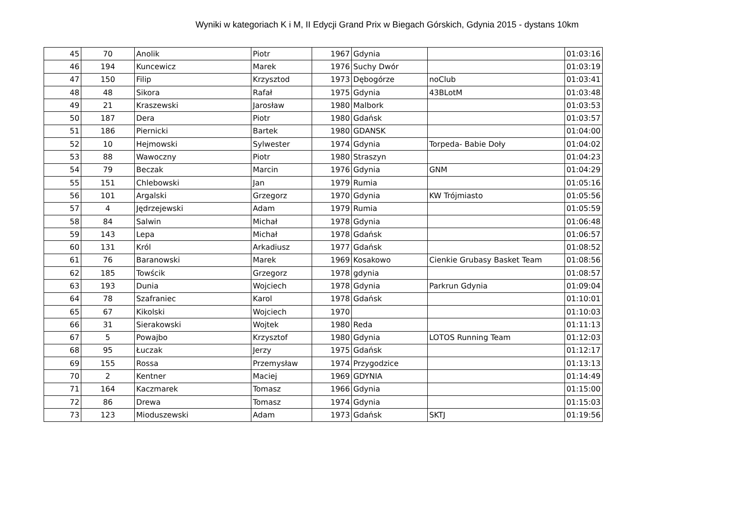Wyniki w kategoriach K i M, II Edycji Grand Prix w Biegach Górskich, Gdynia 2015 - dystans 10km
| 45 | 70 | Anolik | Piotr | 1967 | Gdynia | | 01:03:16 |
| 46 | 194 | Kuncewicz | Marek | 1976 | Suchy Dwór | | 01:03:19 |
| 47 | 150 | Filip | Krzysztod | 1973 | Dębogórze | noClub | 01:03:41 |
| 48 | 48 | Sikora | Rafał | 1975 | Gdynia | 43BLotM | 01:03:48 |
| 49 | 21 | Kraszewski | Jarosław | 1980 | Malbork | | 01:03:53 |
| 50 | 187 | Dera | Piotr | 1980 | Gdańsk | | 01:03:57 |
| 51 | 186 | Piernicki | Bartek | 1980 | GDANSK | | 01:04:00 |
| 52 | 10 | Hejmowski | Sylwester | 1974 | Gdynia | Torpeda- Babie Doły | 01:04:02 |
| 53 | 88 | Wawoczny | Piotr | 1980 | Straszyn | | 01:04:23 |
| 54 | 79 | Beczak | Marcin | 1976 | Gdynia | GNM | 01:04:29 |
| 55 | 151 | Chlebowski | Jan | 1979 | Rumia | | 01:05:16 |
| 56 | 101 | Argalski | Grzegorz | 1970 | Gdynia | KW Trójmiasto | 01:05:56 |
| 57 | 4 | Jędrzejewski | Adam | 1979 | Rumia | | 01:05:59 |
| 58 | 84 | Salwin | Michał | 1978 | Gdynia | | 01:06:48 |
| 59 | 143 | Lepa | Michał | 1978 | Gdańsk | | 01:06:57 |
| 60 | 131 | Król | Arkadiusz | 1977 | Gdańsk | | 01:08:52 |
| 61 | 76 | Baranowski | Marek | 1969 | Kosakowo | Cienkie Grubasy Basket Team | 01:08:56 |
| 62 | 185 | Towścik | Grzegorz | 1978 | gdynia | | 01:08:57 |
| 63 | 193 | Dunia | Wojciech | 1978 | Gdynia | Parkrun Gdynia | 01:09:04 |
| 64 | 78 | Szafraniec | Karol | 1978 | Gdańsk | | 01:10:01 |
| 65 | 67 | Kikolski | Wojciech | 1970 | | | 01:10:03 |
| 66 | 31 | Sierakowski | Wojtek | 1980 | Reda | | 01:11:13 |
| 67 | 5 | Powajbo | Krzysztof | 1980 | Gdynia | LOTOS Running Team | 01:12:03 |
| 68 | 95 | Łuczak | Jerzy | 1975 | Gdańsk | | 01:12:17 |
| 69 | 155 | Rossa | Przemysław | 1974 | Przygodzice | | 01:13:13 |
| 70 | 2 | Kentner | Maciej | 1969 | GDYNIA | | 01:14:49 |
| 71 | 164 | Kaczmarek | Tomasz | 1966 | Gdynia | | 01:15:00 |
| 72 | 86 | Drewa | Tomasz | 1974 | Gdynia | | 01:15:03 |
| 73 | 123 | Mioduszewski | Adam | 1973 | Gdańsk | SKTJ | 01:19:56 |